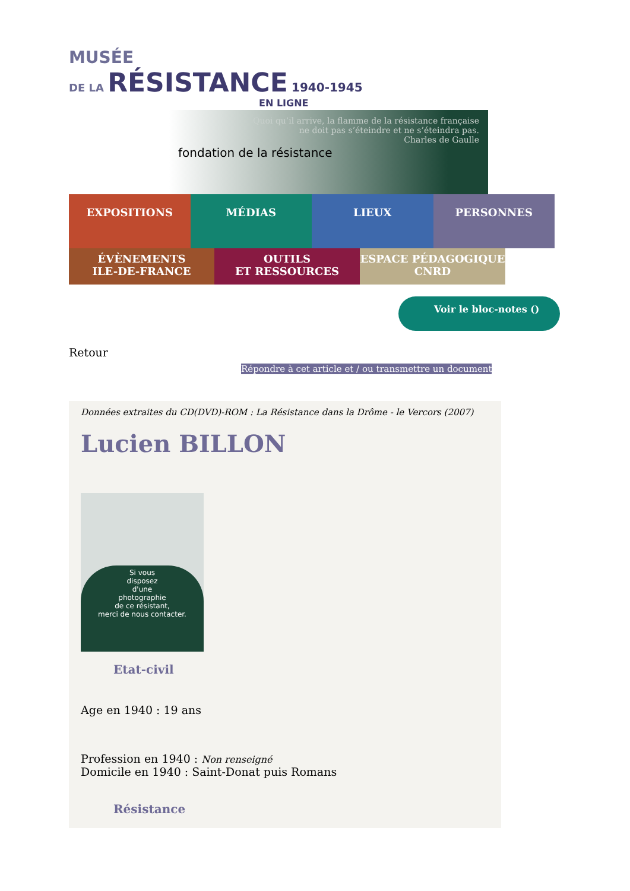MUSÉE
DE LA RÉSISTANCE 1940-1945
EN LIGNE
fondation de la résistance
Quoi qu’il arrive, la flamme de la résistance française
ne doit pas s’éteindre et ne s’éteindra pas.
Charles de Gaulle
EXPOSITIONS MÉDIAS LIEUX PERSONNES
ÉVÈNEMENTS
ILE-DE-FRANCE
OUTILS
ET RESSOURCES
ESPACE PÉDAGOGIQUE
CNRD
Voir le bloc-notes ()
Retour
Répondre à cet article et / ou transmettre un document
Données extraites du CD(DVD)-ROM : La Résistance dans la Drôme - le Vercors (2007)
Lucien BILLON
Si vous
disposez
d'une
photographie
de ce résistant,
merci de nous contacter.
Etat-civil
Age en 1940 : 19 ans
Profession en 1940 : Non renseigné
Domicile en 1940 : Saint-Donat puis Romans
Résistance